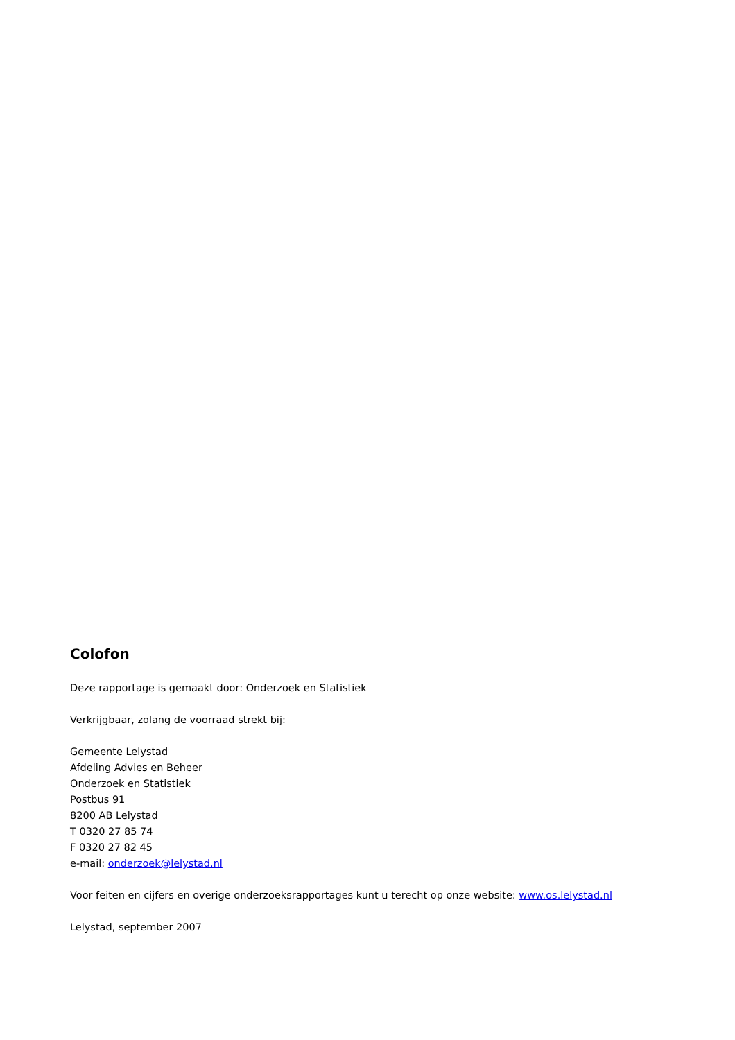Colofon
Deze rapportage is gemaakt door: Onderzoek en Statistiek
Verkrijgbaar, zolang de voorraad strekt bij:
Gemeente Lelystad
Afdeling Advies en Beheer
Onderzoek en Statistiek
Postbus 91
8200 AB Lelystad
T 0320 27 85 74
F 0320 27 82 45
e-mail: onderzoek@lelystad.nl
Voor feiten en cijfers en overige onderzoeksrapportages kunt u terecht op onze website: www.os.lelystad.nl
Lelystad, september 2007